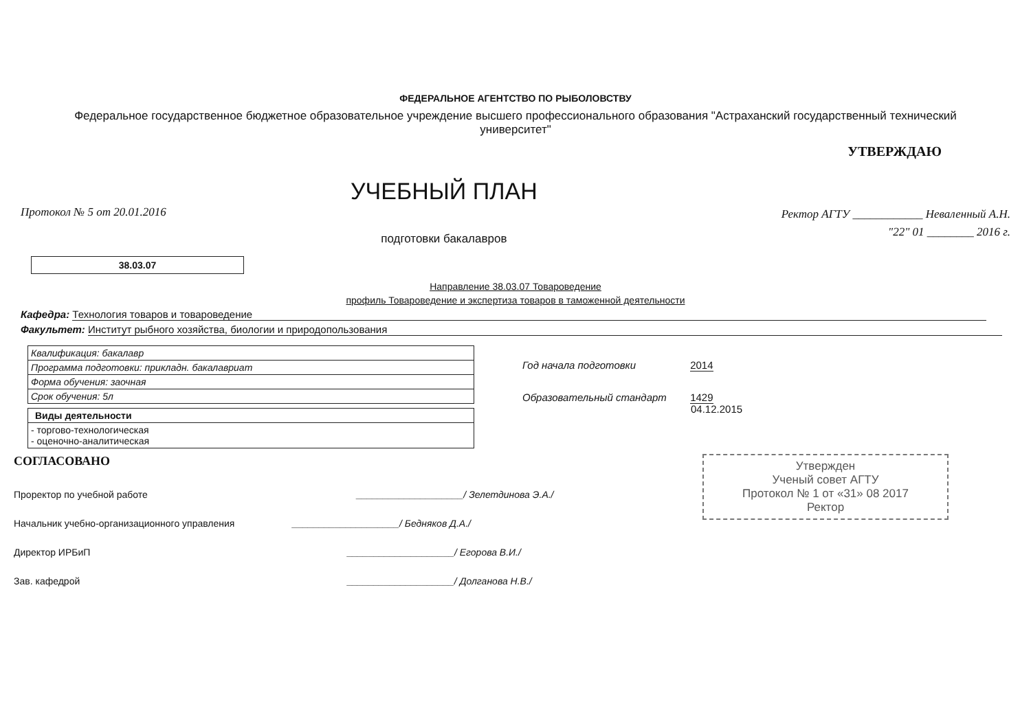ФЕДЕРАЛЬНОЕ АГЕНТСТВО ПО РЫБОЛОВСТВУ
Федеральное государственное бюджетное образовательное учреждение высшего профессионального образования "Астраханский государственный технический университет"
Протокол № 5 от 20.01.2016
УЧЕБНЫЙ ПЛАН
подготовки бакалавров
УТВЕРЖДАЮ
Ректор АГТУ ____________ Неваленный А.Н.
"22" 01 ________ 2016 г.
38.03.07
Направление 38.03.07 Товароведение
профиль Товароведение и экспертиза товаров в таможенной деятельности
Кафедра: Технология товаров и товароведение
Факультет: Институт рыбного хозяйства, биологии и природопользования
| Квалификация: бакалавр |
| Программа подготовки: прикладн. бакалавриат |
| Форма обучения: заочная |
| Срок обучения: 5л |
| Виды деятельности |
| --- |
| - торгово-технологическая - оценочно-аналитическая |
Год начала подготовки 2014
Образовательный стандарт 1429
04.12.2015
СОГЛАСОВАНО
Проректор по учебной работе ____________________/ Зелетдинова Э.А./
Начальник учебно-организационного управления ____________________/ Бедняков Д.А./
Директор ИРБиП ____________________/ Егорова В.И./
Зав. кафедрой ____________________/ Долганова Н.В./
Утвержден
Ученый совет АГТУ
Протокол № 1 от «31» 08 2017
Ректор